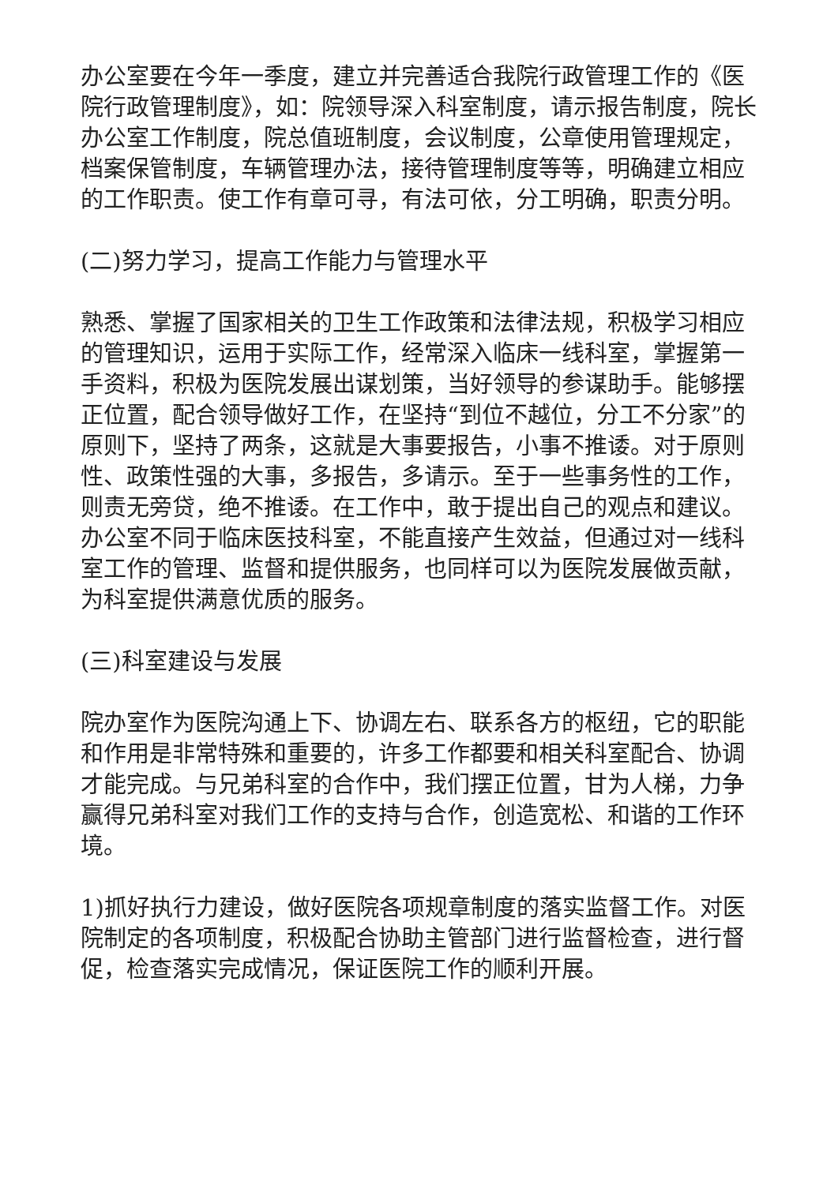办公室要在今年一季度，建立并完善适合我院行政管理工作的《医院行政管理制度》，如：院领导深入科室制度，请示报告制度，院长办公室工作制度，院总值班制度，会议制度，公章使用管理规定，档案保管制度，车辆管理办法，接待管理制度等等，明确建立相应的工作职责。使工作有章可寻，有法可依，分工明确，职责分明。
(二)努力学习，提高工作能力与管理水平
熟悉、掌握了国家相关的卫生工作政策和法律法规，积极学习相应的管理知识，运用于实际工作，经常深入临床一线科室，掌握第一手资料，积极为医院发展出谋划策，当好领导的参谋助手。能够摆正位置，配合领导做好工作，在坚持“到位不越位，分工不分家”的原则下，坚持了两条，这就是大事要报告，小事不推诿。对于原则性、政策性强的大事，多报告，多请示。至于一些事务性的工作，则责无旁贷，绝不推诿。在工作中，敢于提出自己的观点和建议。办公室不同于临床医技科室，不能直接产生效益，但通过对一线科室工作的管理、监督和提供服务，也同样可以为医院发展做贡献，为科室提供满意优质的服务。
(三)科室建设与发展
院办室作为医院沟通上下、协调左右、联系各方的枢纽，它的职能和作用是非常特殊和重要的，许多工作都要和相关科室配合、协调才能完成。与兄弟科室的合作中，我们摆正位置，甘为人梯，力争赢得兄弟科室对我们工作的支持与合作，创造宽松、和谐的工作环境。
1)抓好执行力建设，做好医院各项规章制度的落实监督工作。对医院制定的各项制度，积极配合协助主管部门进行监督检查，进行督促，检查落实完成情况，保证医院工作的顺利开展。